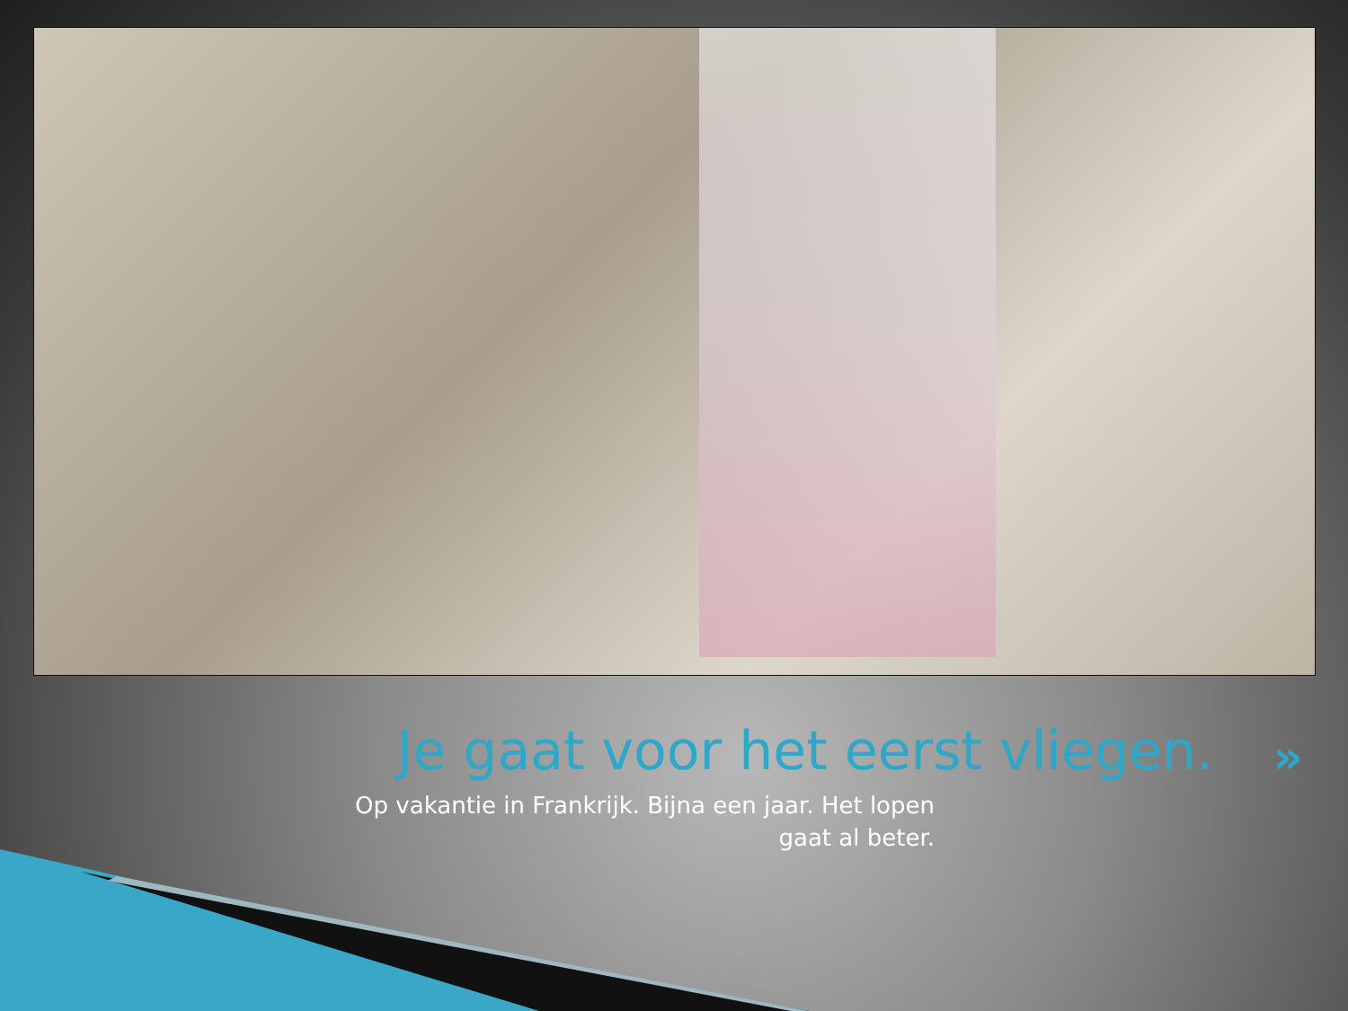Je gaat voor het eerst vliegen.
»
Op vakantie in Frankrijk. Bijna een jaar. Het lopen gaat al beter.